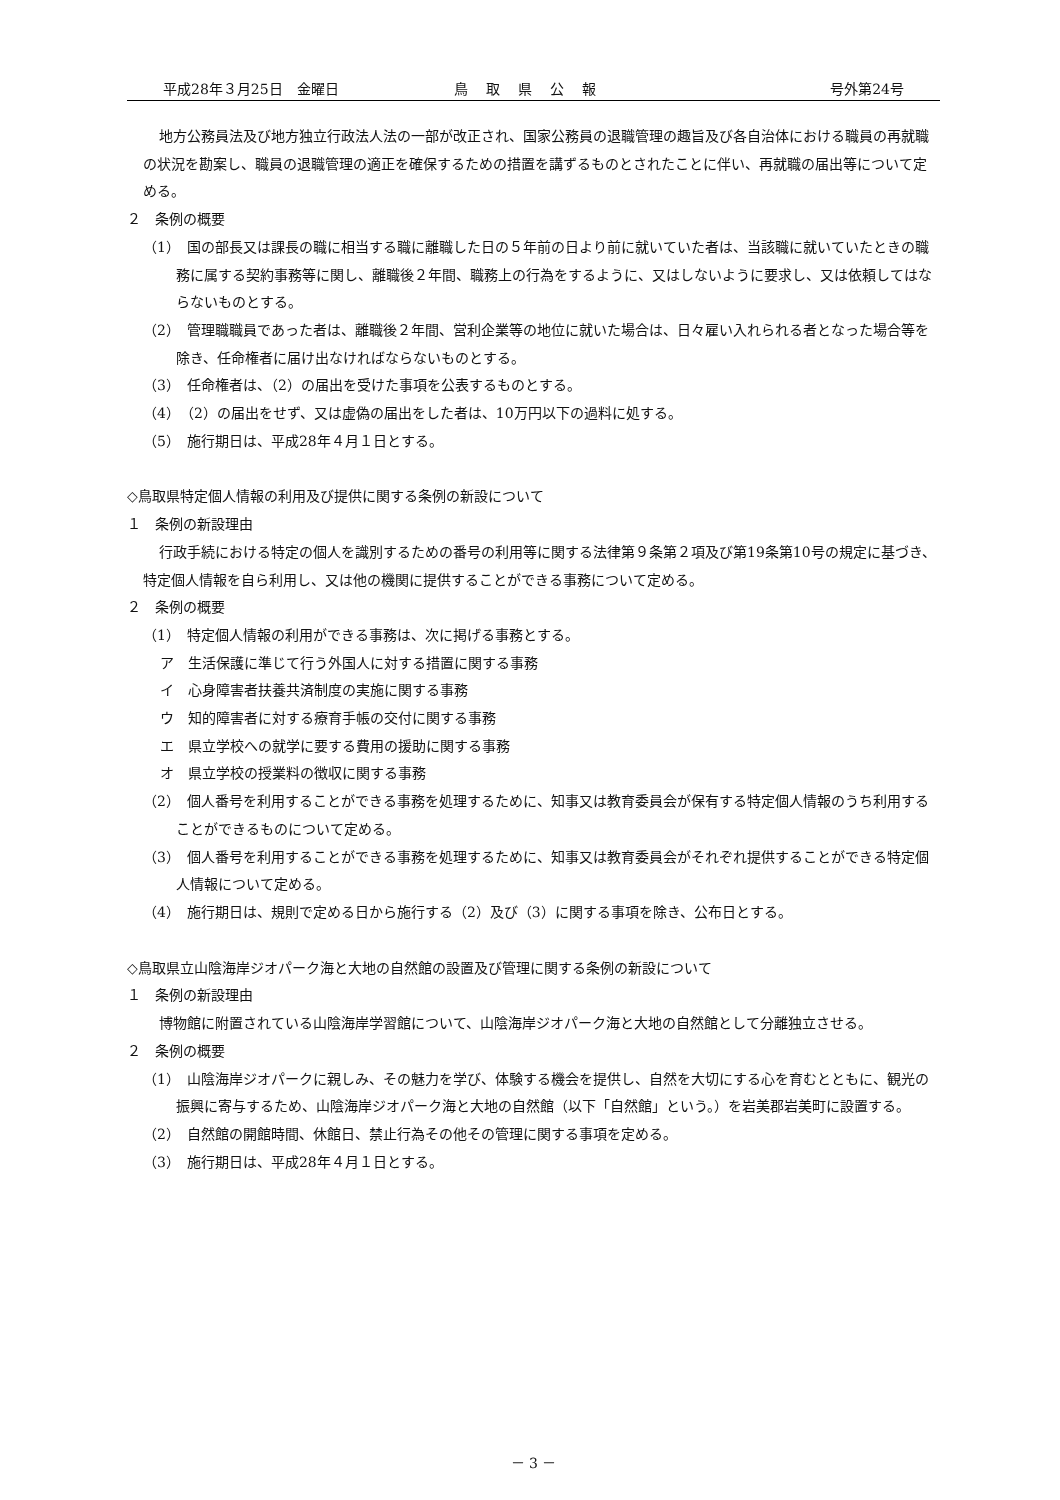平成28年３月25日　金曜日 鳥取県公報 号外第24号
地方公務員法及び地方独立行政法人法の一部が改正され、国家公務員の退職管理の趣旨及び各自治体における職員の再就職の状況を勘案し、職員の退職管理の適正を確保するための措置を講ずるものとされたことに伴い、再就職の届出等について定める。
２　条例の概要
（1）　国の部長又は課長の職に相当する職に離職した日の５年前の日より前に就いていた者は、当該職に就いていたときの職務に属する契約事務等に関し、離職後２年間、職務上の行為をするように、又はしないように要求し、又は依頼してはならないものとする。
（2）　管理職職員であった者は、離職後２年間、営利企業等の地位に就いた場合は、日々雇い入れられる者となった場合等を除き、任命権者に届け出なければならないものとする。
（3）　任命権者は、（2）の届出を受けた事項を公表するものとする。
（4）　（2）の届出をせず、又は虚偽の届出をした者は、10万円以下の過料に処する。
（5）　施行期日は、平成28年４月１日とする。
◇鳥取県特定個人情報の利用及び提供に関する条例の新設について
１　条例の新設理由
行政手続における特定の個人を識別するための番号の利用等に関する法律第９条第２項及び第19条第10号の規定に基づき、特定個人情報を自ら利用し、又は他の機関に提供することができる事務について定める。
２　条例の概要
（1）　特定個人情報の利用ができる事務は、次に掲げる事務とする。
ア　生活保護に準じて行う外国人に対する措置に関する事務
イ　心身障害者扶養共済制度の実施に関する事務
ウ　知的障害者に対する療育手帳の交付に関する事務
エ　県立学校への就学に要する費用の援助に関する事務
オ　県立学校の授業料の徴収に関する事務
（2）　個人番号を利用することができる事務を処理するために、知事又は教育委員会が保有する特定個人情報のうち利用することができるものについて定める。
（3）　個人番号を利用することができる事務を処理するために、知事又は教育委員会がそれぞれ提供することができる特定個人情報について定める。
（4）　施行期日は、規則で定める日から施行する（2）及び（3）に関する事項を除き、公布日とする。
◇鳥取県立山陰海岸ジオパーク海と大地の自然館の設置及び管理に関する条例の新設について
１　条例の新設理由
博物館に附置されている山陰海岸学習館について、山陰海岸ジオパーク海と大地の自然館として分離独立させる。
２　条例の概要
（1）　山陰海岸ジオパークに親しみ、その魅力を学び、体験する機会を提供し、自然を大切にする心を育むとともに、観光の振興に寄与するため、山陰海岸ジオパーク海と大地の自然館（以下「自然館」という。）を岩美郡岩美町に設置する。
（2）　自然館の開館時間、休館日、禁止行為その他その管理に関する事項を定める。
（3）　施行期日は、平成28年４月１日とする。
－ 3 －